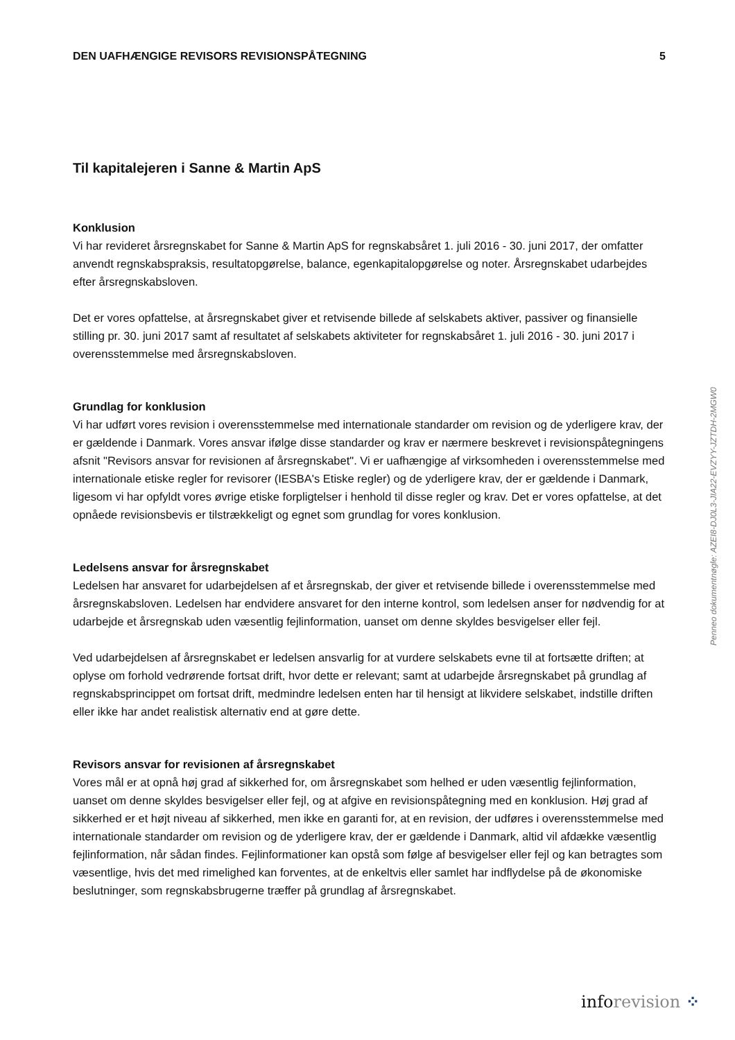DEN UAFHÆNGIGE REVISORS REVISIONSPÅTEGNING 5
Til kapitalejeren i Sanne & Martin ApS
Konklusion
Vi har revideret årsregnskabet for Sanne & Martin ApS for regnskabsåret 1. juli 2016 - 30. juni 2017, der omfatter anvendt regnskabspraksis, resultatopgørelse, balance, egenkapitalopgørelse og noter. Årsregnskabet udarbejdes efter årsregnskabsloven.
Det er vores opfattelse, at årsregnskabet giver et retvisende billede af selskabets aktiver, passiver og finansielle stilling pr. 30. juni 2017 samt af resultatet af selskabets aktiviteter for regnskabsåret 1. juli 2016 - 30. juni 2017 i overensstemmelse med årsregnskabsloven.
Grundlag for konklusion
Vi har udført vores revision i overensstemmelse med internationale standarder om revision og de yderligere krav, der er gældende i Danmark. Vores ansvar ifølge disse standarder og krav er nærmere beskrevet i revisionspåtegningens afsnit "Revisors ansvar for revisionen af årsregnskabet". Vi er uafhængige af virksomheden i overensstemmelse med internationale etiske regler for revisorer (IESBA's Etiske regler) og de yderligere krav, der er gældende i Danmark, ligesom vi har opfyldt vores øvrige etiske forpligtelser i henhold til disse regler og krav. Det er vores opfattelse, at det opnåede revisionsbevis er tilstrækkeligt og egnet som grundlag for vores konklusion.
Ledelsens ansvar for årsregnskabet
Ledelsen har ansvaret for udarbejdelsen af et årsregnskab, der giver et retvisende billede i overensstemmelse med årsregnskabsloven. Ledelsen har endvidere ansvaret for den interne kontrol, som ledelsen anser for nødvendig for at udarbejde et årsregnskab uden væsentlig fejlinformation, uanset om denne skyldes besvigelser eller fejl.
Ved udarbejdelsen af årsregnskabet er ledelsen ansvarlig for at vurdere selskabets evne til at fortsætte driften; at oplyse om forhold vedrørende fortsat drift, hvor dette er relevant; samt at udarbejde årsregnskabet på grundlag af regnskabsprincippet om fortsat drift, medmindre ledelsen enten har til hensigt at likvidere selskabet, indstille driften eller ikke har andet realistisk alternativ end at gøre dette.
Revisors ansvar for revisionen af årsregnskabet
Vores mål er at opnå høj grad af sikkerhed for, om årsregnskabet som helhed er uden væsentlig fejlinformation, uanset om denne skyldes besvigelser eller fejl, og at afgive en revisionspåtegning med en konklusion. Høj grad af sikkerhed er et højt niveau af sikkerhed, men ikke en garanti for, at en revision, der udføres i overensstemmelse med internationale standarder om revision og de yderligere krav, der er gældende i Danmark, altid vil afdække væsentlig fejlinformation, når sådan findes. Fejlinformationer kan opstå som følge af besvigelser eller fejl og kan betragtes som væsentlige, hvis det med rimelighed kan forventes, at de enkeltvis eller samlet har indflydelse på de økonomiske beslutninger, som regnskabsbrugerne træffer på grundlag af årsregnskabet.
Penneo dokumentnøgle: AZEI8-DJ0L3-JIA22-EVZYY-JZTDH-2MGW0
inforevision ⁘